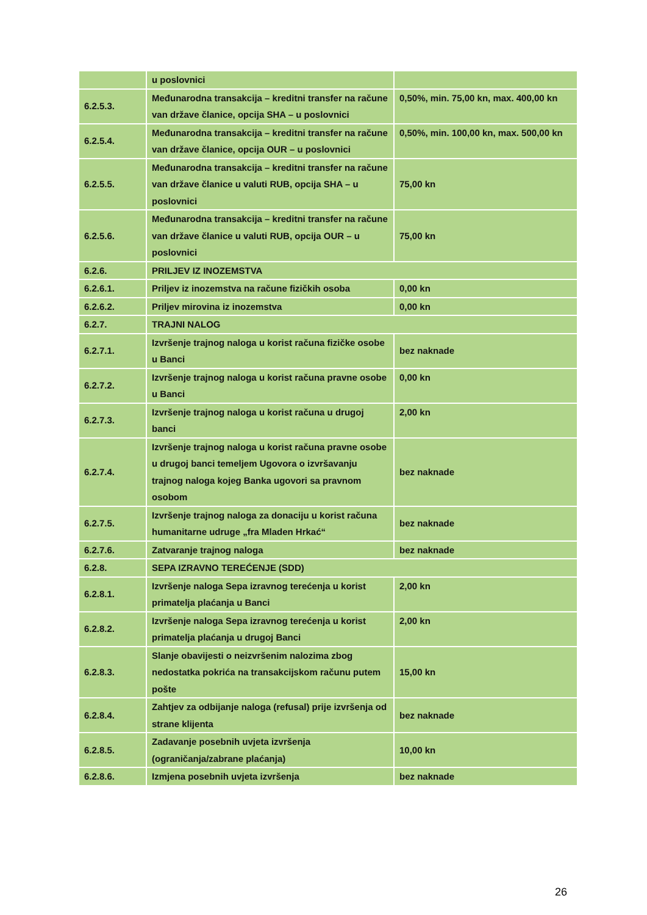| | u poslovnici | |
| 6.2.5.3. | Međunarodna transakcija – kreditni transfer na račune van države članice, opcija SHA – u poslovnici | 0,50%, min. 75,00 kn, max. 400,00 kn |
| 6.2.5.4. | Međunarodna transakcija – kreditni transfer na račune van države članice, opcija OUR – u poslovnici | 0,50%, min. 100,00 kn, max. 500,00 kn |
| 6.2.5.5. | Međunarodna transakcija – kreditni transfer na račune van države članice u valuti RUB, opcija SHA – u poslovnici | 75,00 kn |
| 6.2.5.6. | Međunarodna transakcija – kreditni transfer na račune van države članice u valuti RUB, opcija OUR – u poslovnici | 75,00 kn |
| 6.2.6. | PRILJEV IZ INOZEMSTVA | |
| 6.2.6.1. | Priljev iz inozemstva na račune fizičkih osoba | 0,00 kn |
| 6.2.6.2. | Priljev mirovina iz inozemstva | 0,00 kn |
| 6.2.7. | TRAJNI NALOG | |
| 6.2.7.1. | Izvršenje trajnog naloga u korist računa fizičke osobe u Banci | bez naknade |
| 6.2.7.2. | Izvršenje trajnog naloga u korist računa pravne osobe u Banci | 0,00 kn |
| 6.2.7.3. | Izvršenje trajnog naloga u korist računa u drugoj banci | 2,00 kn |
| 6.2.7.4. | Izvršenje trajnog naloga u korist računa pravne osobe u drugoj banci temeljem Ugovora o izvršavanju trajnog naloga kojeg Banka ugovori sa pravnom osobom | bez naknade |
| 6.2.7.5. | Izvršenje trajnog naloga za donaciju u korist računa humanitarne udruge „fra Mladen Hrkać“ | bez naknade |
| 6.2.7.6. | Zatvaranje trajnog naloga | bez naknade |
| 6.2.8. | SEPA IZRAVNO TEREĆENJE (SDD) | |
| 6.2.8.1. | Izvršenje naloga Sepa izravnog terećenja u korist primatelja plaćanja u Banci | 2,00 kn |
| 6.2.8.2. | Izvršenje naloga Sepa izravnog terećenja u korist primatelja plaćanja u drugoj Banci | 2,00 kn |
| 6.2.8.3. | Slanje obavijesti o neizvršenim nalozima zbog nedostatka pokrića na transakcijskom računu putem pošte | 15,00 kn |
| 6.2.8.4. | Zahtjev za odbijanje naloga (refusal) prije izvršenja od strane klijenta | bez naknade |
| 6.2.8.5. | Zadavanje posebnih uvjeta izvršenja (ograničanja/zabrane plaćanja) | 10,00 kn |
| 6.2.8.6. | Izmjena posebnih uvjeta izvršenja | bez naknade |
26